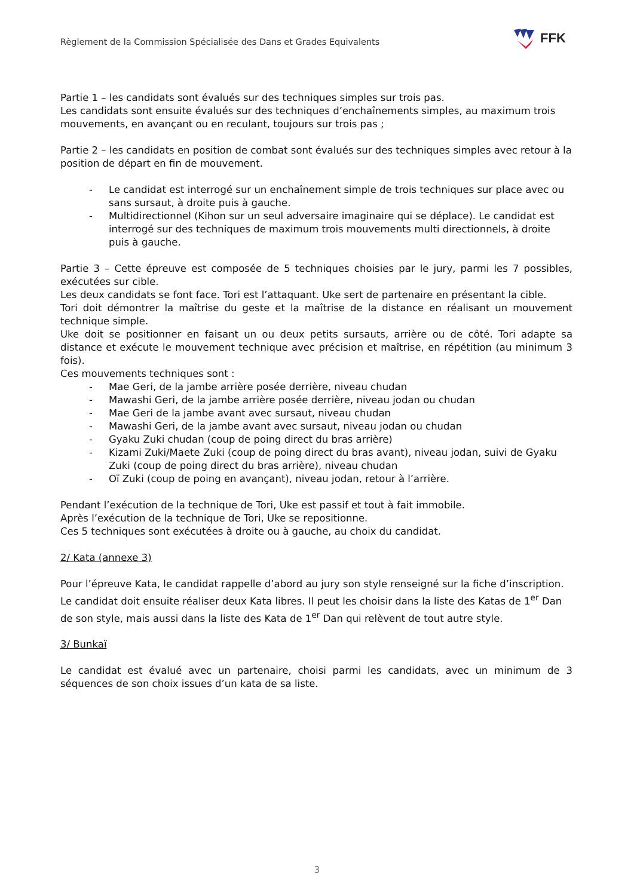Règlement de la Commission Spécialisée des Dans et Grades Equivalents
FFK
Partie 1 – les candidats sont évalués sur des techniques simples sur trois pas.
Les candidats sont ensuite évalués sur des techniques d’enchaînements simples, au maximum trois mouvements, en avançant ou en reculant, toujours sur trois pas ;
Partie 2 – les candidats en position de combat sont évalués sur des techniques simples avec retour à la position de départ en fin de mouvement.
- Le candidat est interrogé sur un enchaînement simple de trois techniques sur place avec ou sans sursaut, à droite puis à gauche.
- Multidirectionnel (Kihon sur un seul adversaire imaginaire qui se déplace). Le candidat est interrogé sur des techniques de maximum trois mouvements multi directionnels, à droite puis à gauche.
Partie 3 – Cette épreuve est composée de 5 techniques choisies par le jury, parmi les 7 possibles, exécutées sur cible.
Les deux candidats se font face. Tori est l’attaquant. Uke sert de partenaire en présentant la cible.
Tori doit démontrer la maîtrise du geste et la maîtrise de la distance en réalisant un mouvement technique simple.
Uke doit se positionner en faisant un ou deux petits sursauts, arrière ou de côté. Tori adapte sa distance et exécute le mouvement technique avec précision et maîtrise, en répétition (au minimum 3 fois).
Ces mouvements techniques sont :
- Mae Geri, de la jambe arrière posée derrière, niveau chudan
- Mawashi Geri, de la jambe arrière posée derrière, niveau jodan ou chudan
- Mae Geri de la jambe avant avec sursaut, niveau chudan
- Mawashi Geri, de la jambe avant avec sursaut, niveau jodan ou chudan
- Gyaku Zuki chudan (coup de poing direct du bras arrière)
- Kizami Zuki/Maete Zuki (coup de poing direct du bras avant), niveau jodan, suivi de Gyaku Zuki (coup de poing direct du bras arrière), niveau chudan
- Oï Zuki (coup de poing en avançant), niveau jodan, retour à l’arrière.
Pendant l’exécution de la technique de Tori, Uke est passif et tout à fait immobile.
Après l’exécution de la technique de Tori, Uke se repositionne.
Ces 5 techniques sont exécutées à droite ou à gauche, au choix du candidat.
2/ Kata (annexe 3)
Pour l’épreuve Kata, le candidat rappelle d’abord au jury son style renseigné sur la fiche d’inscription. Le candidat doit ensuite réaliser deux Kata libres. Il peut les choisir dans la liste des Katas de 1<sup>er</sup> Dan de son style, mais aussi dans la liste des Kata de 1<sup>er</sup> Dan qui relèvent de tout autre style.
3/ Bunkaï
Le candidat est évalué avec un partenaire, choisi parmi les candidats, avec un minimum de 3 séquences de son choix issues d’un kata de sa liste.
3